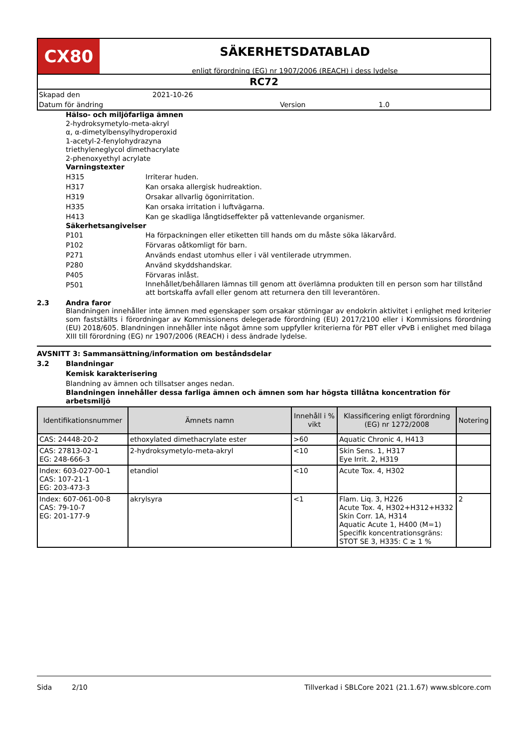CX80
SÄKERHETSDATABLAD
enligt förordning (EG) nr 1907/2006 (REACH) i dess lydelse
RC72
Skapad den 2021-10-26
Datum för ändring Version 1.0
Hälso- och miljöfarliga ämnen
2-hydroksymetylo-meta-akryl
α, α-dimetylbensylhydroperoxid
1-acetyl-2-fenylohydrazyna
triethyleneglycol dimethacrylate
2-phenoxyethyl acrylate
Varningstexter
H315 Irriterar huden.
H317 Kan orsaka allergisk hudreaktion.
H319 Orsakar allvarlig ögonirritation.
H335 Kan orsaka irritation i luftvägarna.
H413 Kan ge skadliga långtidseffekter på vattenlevande organismer.
Säkerhetsangivelser
P101 Ha förpackningen eller etiketten till hands om du måste söka läkarvård.
P102 Förvaras oåtkomligt för barn.
P271 Används endast utomhus eller i väl ventilerade utrymmen.
P280 Använd skyddshandskar.
P405 Förvaras inlåst.
P501 Innehållet/behållaren lämnas till genom att överlämna produkten till en person som har tillstånd att bortskaffa avfall eller genom att returnera den till leverantören.
2.3 Andra faror
Blandningen innehåller inte ämnen med egenskaper som orsakar störningar av endokrin aktivitet i enlighet med kriterier som fastställts i förordningar av Kommissionens delegerade förordning (EU) 2017/2100 eller i Kommissions förordning (EU) 2018/605. Blandningen innehåller inte något ämne som uppfyller kriterierna för PBT eller vPvB i enlighet med bilaga XIII till förordning (EG) nr 1907/2006 (REACH) i dess ändrade lydelse.
AVSNITT 3: Sammansättning/information om beståndsdelar
3.2 Blandningar
Kemisk karakterisering
Blandning av ämnen och tillsatser anges nedan.
Blandningen innehåller dessa farliga ämnen och ämnen som har högsta tillåtna koncentration för arbetsmiljö
| Identifikationsnummer | Ämnets namn | Innehåll i % vikt | Klassificering enligt förordning (EG) nr 1272/2008 | Notering |
| --- | --- | --- | --- | --- |
| CAS: 24448-20-2 | ethoxylated dimethacrylate ester | >60 | Aquatic Chronic 4, H413 | |
| CAS: 27813-02-1 EG: 248-666-3 | 2-hydroksymetylo-meta-akryl | <10 | Skin Sens. 1, H317 Eye Irrit. 2, H319 | |
| Index: 603-027-00-1 CAS: 107-21-1 EG: 203-473-3 | etandiol | <10 | Acute Tox. 4, H302 | |
| Index: 607-061-00-8 CAS: 79-10-7 EG: 201-177-9 | akrylsyra | <1 | Flam. Liq. 3, H226 Acute Tox. 4, H302+H312+H332 Skin Corr. 1A, H314 Aquatic Acute 1, H400 (M=1) Specifik koncentrationsgräns: STOT SE 3, H335: C ≥ 1 % | 2 |
Sida 2/10 Tillverkad i SBLCore 2021 (21.1.67) www.sblcore.com